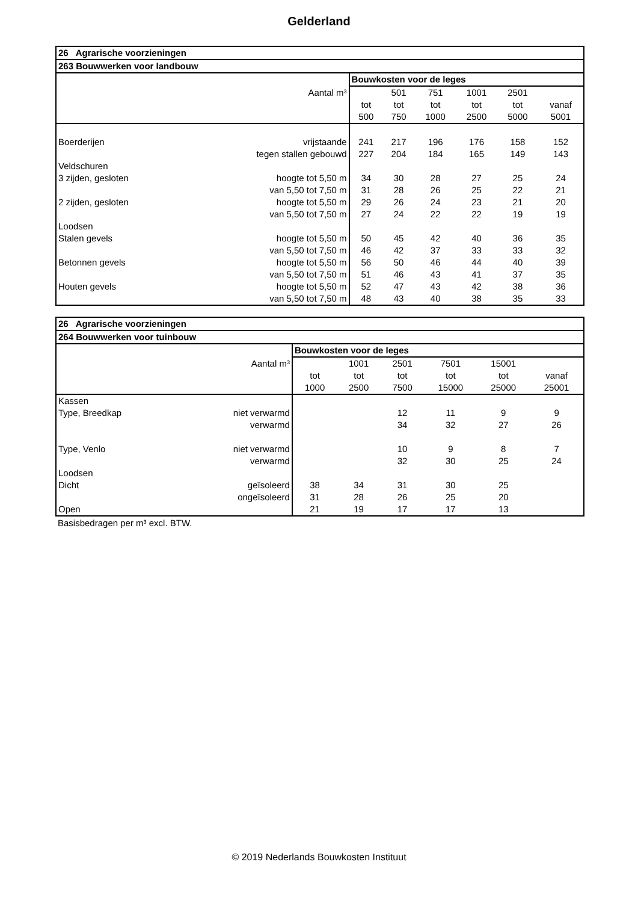Gelderland
| 26 Agrarische voorzieningen | | | | | | | |
| --- | --- | --- | --- | --- | --- | --- | --- |
| 263 Bouwwerken voor landbouw | | | | | | | |
| | | Bouwkosten voor de leges | | | | | |
| | Aantal m³ | | 501 | 751 | 1001 | 2501 | |
| | | tot | tot | tot | tot | tot | vanaf |
| | | 500 | 750 | 1000 | 2500 | 5000 | 5001 |
| Boerderijen | vrijstaande | 241 | 217 | 196 | 176 | 158 | 152 |
| | tegen stallen gebouwd | 227 | 204 | 184 | 165 | 149 | 143 |
| Veldschuren | | | | | | | |
| 3 zijden, gesloten | hoogte tot 5,50 m | 34 | 30 | 28 | 27 | 25 | 24 |
| | van 5,50 tot 7,50 m | 31 | 28 | 26 | 25 | 22 | 21 |
| 2 zijden, gesloten | hoogte tot 5,50 m | 29 | 26 | 24 | 23 | 21 | 20 |
| | van 5,50 tot 7,50 m | 27 | 24 | 22 | 22 | 19 | 19 |
| Loodsen | | | | | | | |
| Stalen gevels | hoogte tot 5,50 m | 50 | 45 | 42 | 40 | 36 | 35 |
| | van 5,50 tot 7,50 m | 46 | 42 | 37 | 33 | 33 | 32 |
| Betonnen gevels | hoogte tot 5,50 m | 56 | 50 | 46 | 44 | 40 | 39 |
| | van 5,50 tot 7,50 m | 51 | 46 | 43 | 41 | 37 | 35 |
| Houten gevels | hoogte tot 5,50 m | 52 | 47 | 43 | 42 | 38 | 36 |
| | van 5,50 tot 7,50 m | 48 | 43 | 40 | 38 | 35 | 33 |
| 26 Agrarische voorzieningen | | | | | | | |
| --- | --- | --- | --- | --- | --- | --- | --- |
| 264 Bouwwerken voor tuinbouw | | | | | | | |
| | | Bouwkosten voor de leges | | | | | |
| | Aantal m³ | | 1001 | 2501 | 7501 | 15001 | |
| | | tot | tot | tot | tot | tot | vanaf |
| | | 1000 | 2500 | 7500 | 15000 | 25000 | 25001 |
| Kassen | | | | | | | |
| Type, Breedkap | niet verwarmd | | | 12 | 11 | 9 | 9 |
| | verwarmd | | | 34 | 32 | 27 | 26 |
| Type, Venlo | niet verwarmd | | | 10 | 9 | 8 | 7 |
| | verwarmd | | | 32 | 30 | 25 | 24 |
| Loodsen | | | | | | | |
| Dicht | geïsoleerd | 38 | 34 | 31 | 30 | 25 | |
| | ongeïsoleerd | 31 | 28 | 26 | 25 | 20 | |
| Open | | 21 | 19 | 17 | 17 | 13 | |
Basisbedragen per m³ excl. BTW.
© 2019 Nederlands Bouwkosten Instituut